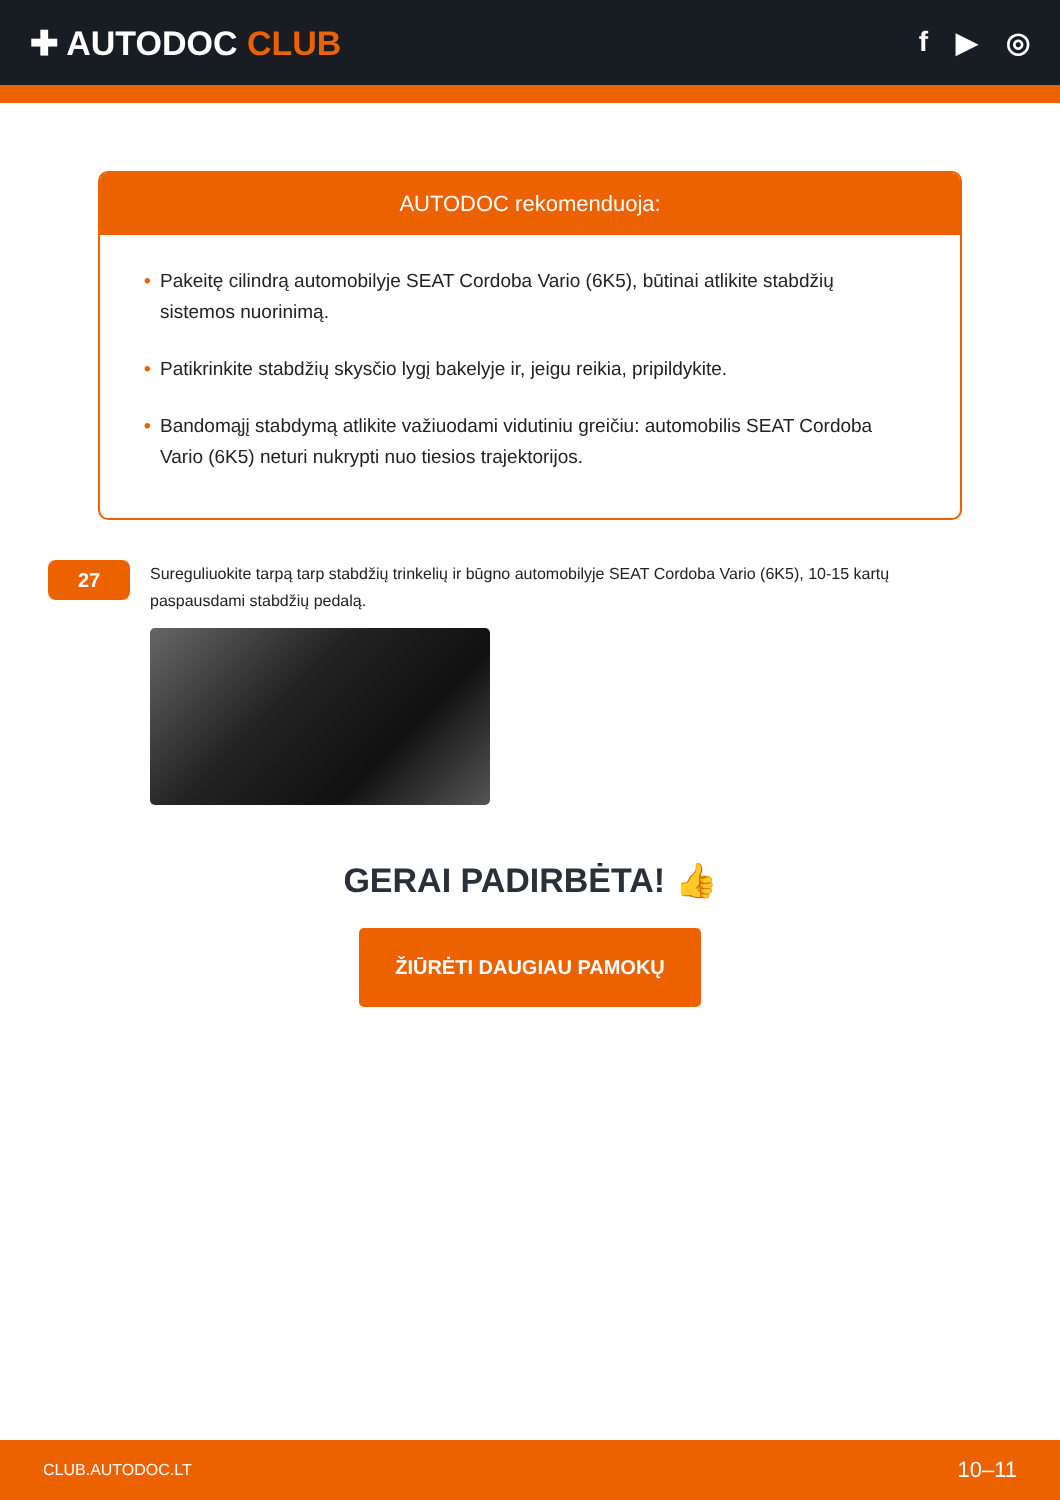✚ AUTODOC CLUB
f ▶ ◎
AUTODOC rekomenduoja:
• Pakeitę cilindrą automobilyje SEAT Cordoba Vario (6K5), būtinai atlikite stabdžių sistemos nuorinimą.
• Patikrinkite stabdžių skysčio lygį bakelyje ir, jeigu reikia, pripildykite.
• Bandomąjį stabdymą atlikite važiuodami vidutiniu greičiu: automobilis SEAT Cordoba Vario (6K5) neturi nukrypti nuo tiesios trajektorijos.
27
Sureguliuokite tarpą tarp stabdžių trinkelių ir būgno automobilyje SEAT Cordoba Vario (6K5), 10-15 kartų paspausdami stabdžių pedalą.
GERAI PADIRBĖTA! 👍
ŽIŪRĖTI DAUGIAU PAMOKŲ
CLUB.AUTODOC.LT 10–11